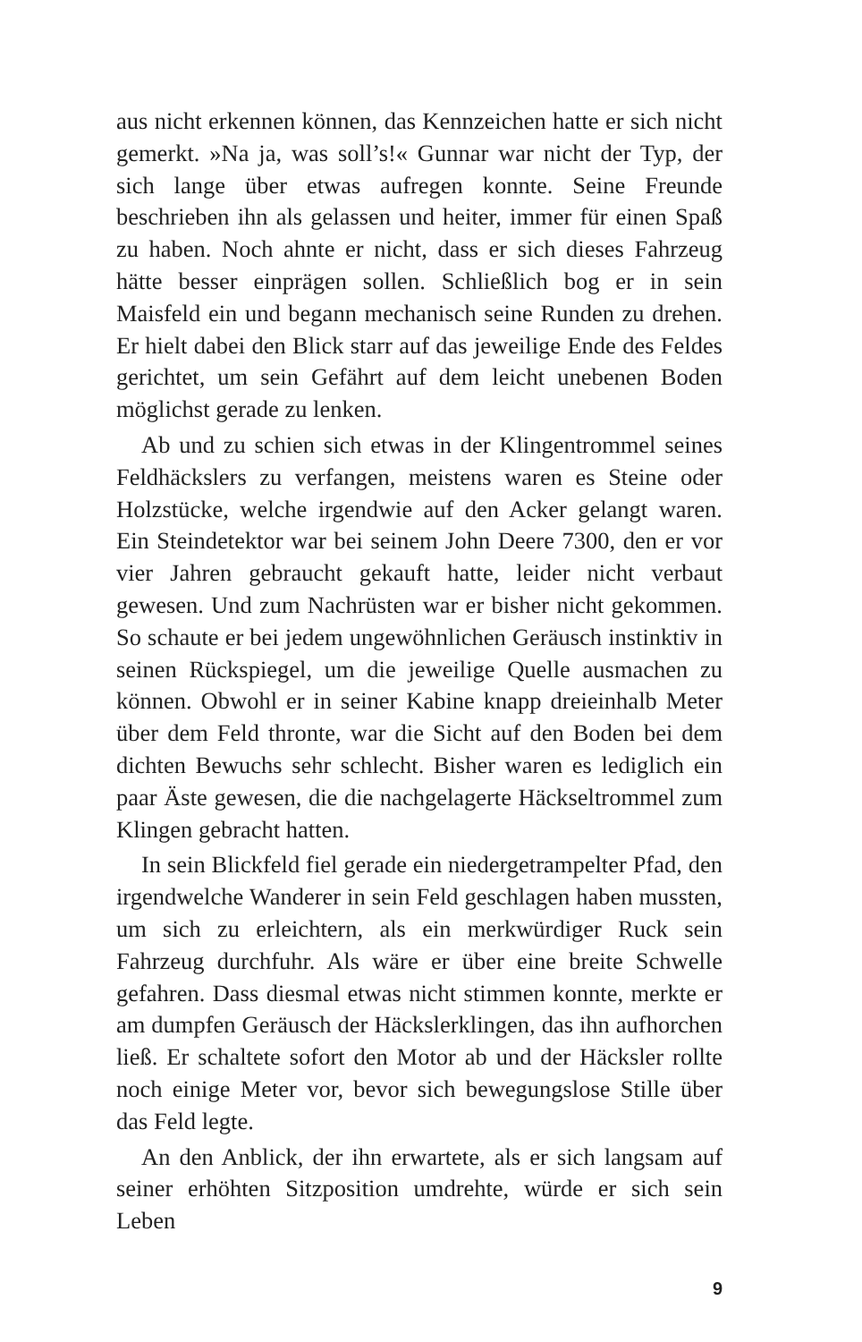aus nicht erkennen können, das Kennzeichen hatte er sich nicht gemerkt. »Na ja, was soll’s!« Gunnar war nicht der Typ, der sich lange über etwas aufregen konnte. Seine Freunde beschrieben ihn als gelassen und heiter, immer für einen Spaß zu haben. Noch ahnte er nicht, dass er sich dieses Fahrzeug hätte besser einprägen sollen. Schließlich bog er in sein Maisfeld ein und begann mechanisch seine Runden zu drehen. Er hielt dabei den Blick starr auf das jeweilige Ende des Feldes gerichtet, um sein Gefährt auf dem leicht unebenen Boden möglichst gerade zu lenken.
Ab und zu schien sich etwas in der Klingentrommel seines Feldhäckslers zu verfangen, meistens waren es Steine oder Holzstücke, welche irgendwie auf den Acker gelangt waren. Ein Steindetektor war bei seinem John Deere 7300, den er vor vier Jahren gebraucht gekauft hatte, leider nicht verbaut gewesen. Und zum Nachrüsten war er bisher nicht gekommen. So schaute er bei jedem ungewöhnlichen Geräusch instinktiv in seinen Rückspiegel, um die jeweilige Quelle ausmachen zu können. Obwohl er in seiner Kabine knapp dreieinhalb Meter über dem Feld thronte, war die Sicht auf den Boden bei dem dichten Bewuchs sehr schlecht. Bisher waren es lediglich ein paar Äste gewesen, die die nachgelagerte Häckseltrommel zum Klingen gebracht hatten.
In sein Blickfeld fiel gerade ein niedergetrampelter Pfad, den irgendwelche Wanderer in sein Feld geschlagen haben mussten, um sich zu erleichtern, als ein merkwürdiger Ruck sein Fahrzeug durchfuhr. Als wäre er über eine breite Schwelle gefahren. Dass diesmal etwas nicht stimmen konnte, merkte er am dumpfen Geräusch der Häckslerklingen, das ihn aufhorchen ließ. Er schaltete sofort den Motor ab und der Häcksler rollte noch einige Meter vor, bevor sich bewegungslose Stille über das Feld legte.
An den Anblick, der ihn erwartete, als er sich langsam auf seiner erhöhten Sitzposition umdrehte, würde er sich sein Leben
9